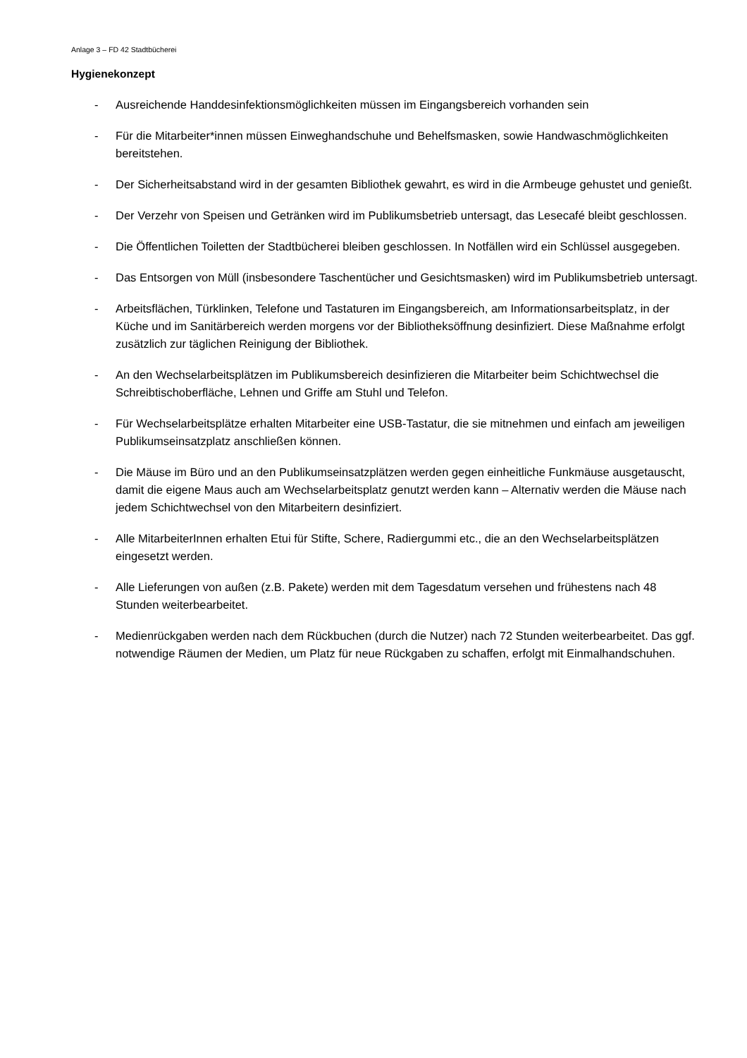Anlage 3 – FD 42 Stadtbücherei
Hygienekonzept
- Ausreichende Handdesinfektionsmöglichkeiten müssen im Eingangsbereich vorhanden sein
- Für die Mitarbeiter*innen müssen Einweghandschuhe und Behelfsmasken, sowie Handwaschmöglichkeiten bereitstehen.
- Der Sicherheitsabstand wird in der gesamten Bibliothek gewahrt, es wird in die Armbeuge gehustet und genießt.
- Der Verzehr von Speisen und Getränken wird im Publikumsbetrieb untersagt, das Lesecafé bleibt geschlossen.
- Die Öffentlichen Toiletten der Stadtbücherei bleiben geschlossen. In Notfällen wird ein Schlüssel ausgegeben.
- Das Entsorgen von Müll (insbesondere Taschentücher und Gesichtsmasken) wird im Publikumsbetrieb untersagt.
- Arbeitsflächen, Türklinken, Telefone und Tastaturen im Eingangsbereich, am Informationsarbeitsplatz, in der Küche und im Sanitärbereich werden morgens vor der Bibliotheksöffnung desinfiziert. Diese Maßnahme erfolgt zusätzlich zur täglichen Reinigung der Bibliothek.
- An den Wechselarbeitsplätzen im Publikumsbereich desinfizieren die Mitarbeiter beim Schichtwechsel die Schreibtischoberfläche, Lehnen und Griffe am Stuhl und Telefon.
- Für Wechselarbeitsplätze erhalten Mitarbeiter eine USB-Tastatur, die sie mitnehmen und einfach am jeweiligen Publikumseinsatzplatz anschließen können.
- Die Mäuse im Büro und an den Publikumseinsatzplätzen werden gegen einheitliche Funkmäuse ausgetauscht, damit die eigene Maus auch am Wechselarbeitsplatz genutzt werden kann – Alternativ werden die Mäuse nach jedem Schichtwechsel von den Mitarbeitern desinfiziert.
- Alle MitarbeiterInnen erhalten Etui für Stifte, Schere, Radiergummi etc., die an den Wechselarbeitsplätzen eingesetzt werden.
- Alle Lieferungen von außen (z.B. Pakete) werden mit dem Tagesdatum versehen und frühestens nach 48 Stunden weiterbearbeitet.
- Medienrückgaben werden nach dem Rückbuchen (durch die Nutzer) nach 72 Stunden weiterbearbeitet. Das ggf. notwendige Räumen der Medien, um Platz für neue Rückgaben zu schaffen, erfolgt mit Einmalhandschuhen.